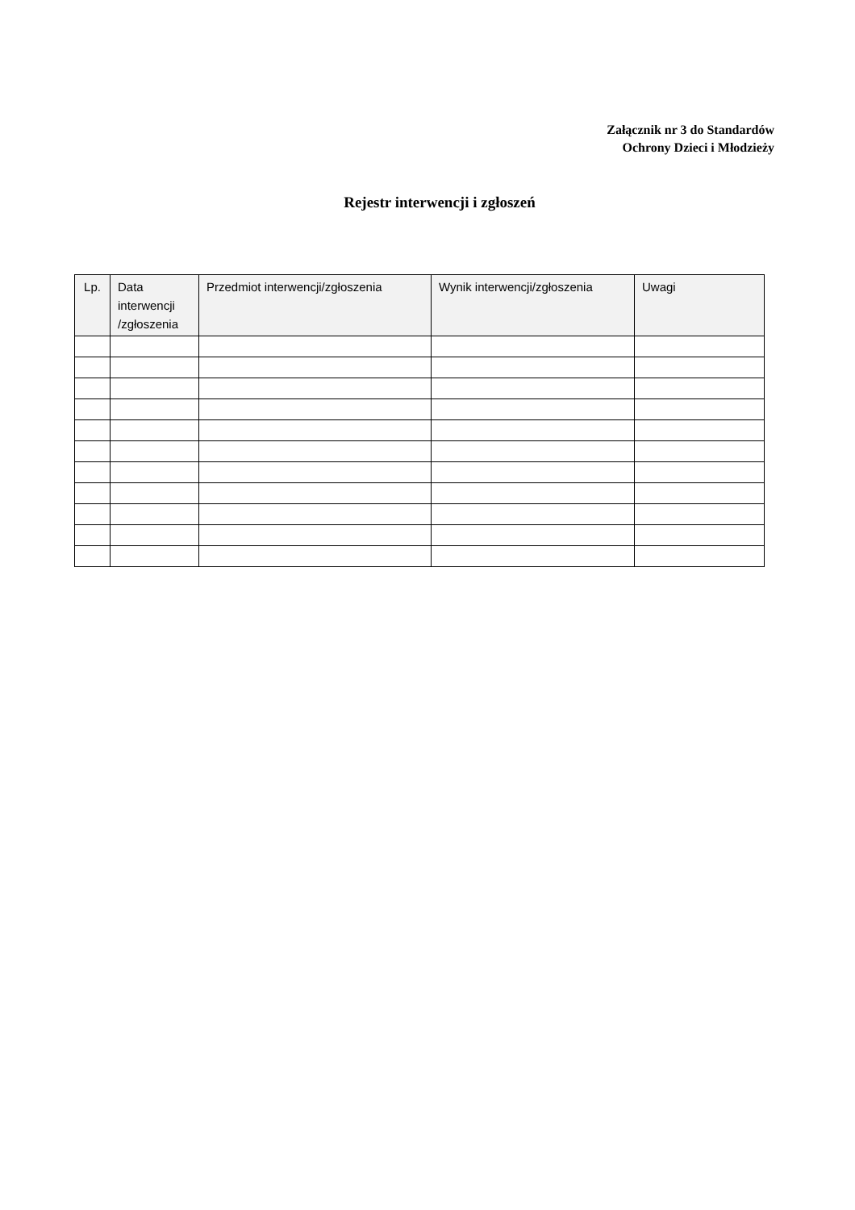Załącznik nr 3 do Standardów
Ochrony Dzieci i Młodzieży
Rejestr interwencji i zgłoszeń
| Lp. | Data interwencji /zgłoszenia | Przedmiot interwencji/zgłoszenia | Wynik interwencji/zgłoszenia | Uwagi |
| --- | --- | --- | --- | --- |